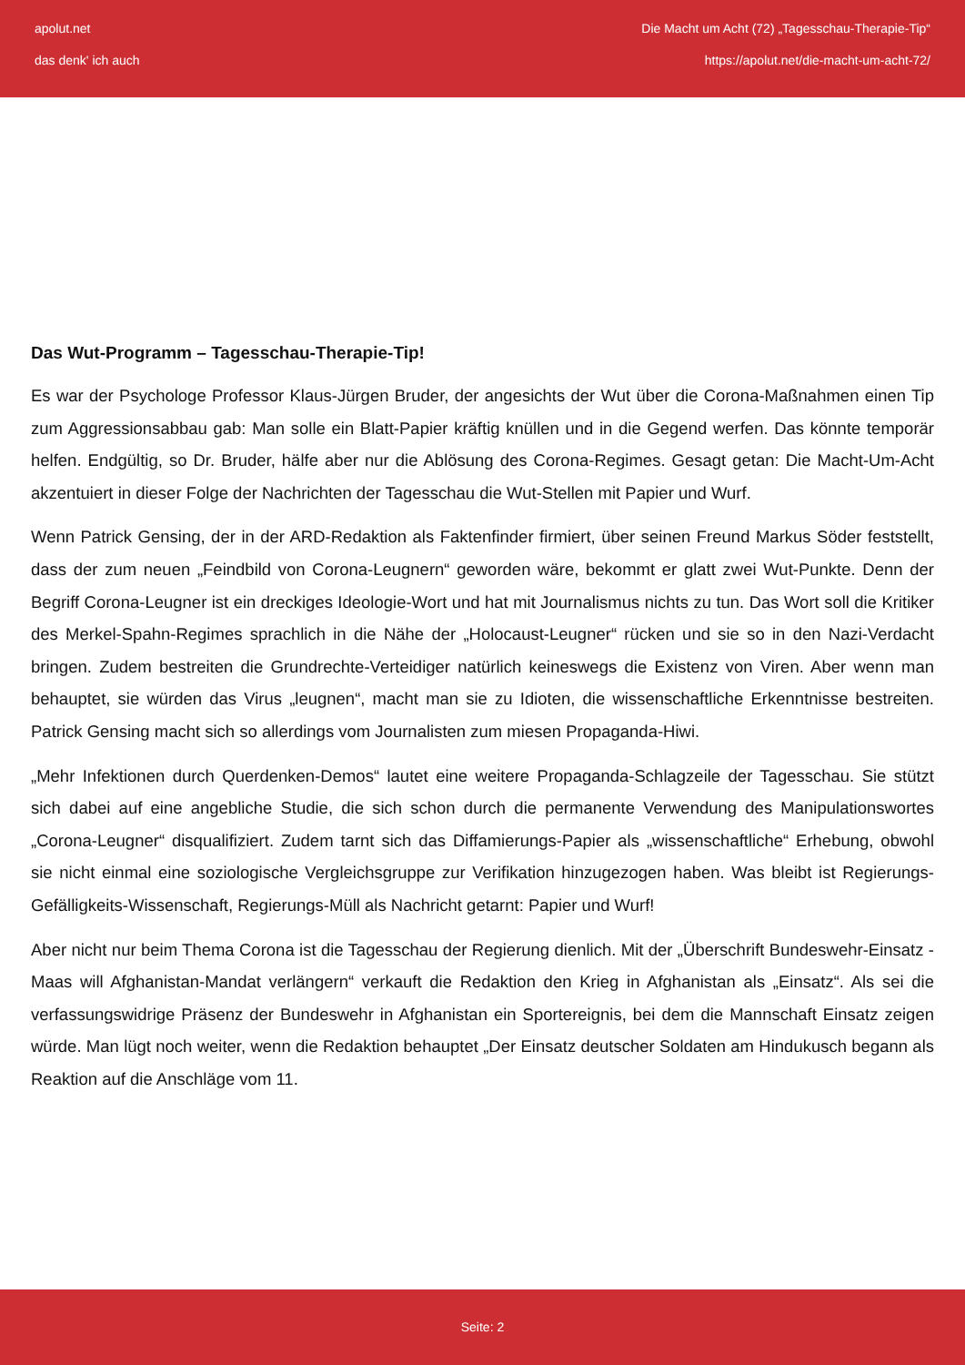apolut.net
das denk' ich auch
Die Macht um Acht (72) „Tagesschau-Therapie-Tip“
https://apolut.net/die-macht-um-acht-72/
Das Wut-Programm – Tagesschau-Therapie-Tip!
Es war der Psychologe Professor Klaus-Jürgen Bruder, der angesichts der Wut über die Corona-Maßnahmen einen Tip zum Aggressionsabbau gab: Man solle ein Blatt-Papier kräftig knüllen und in die Gegend werfen. Das könnte temporär helfen. Endgültig, so Dr. Bruder, hälfe aber nur die Ablösung des Corona-Regimes. Gesagt getan: Die Macht-Um-Acht akzentuiert in dieser Folge der Nachrichten der Tagesschau die Wut-Stellen mit Papier und Wurf.
Wenn Patrick Gensing, der in der ARD-Redaktion als Faktenfinder firmiert, über seinen Freund Markus Söder feststellt, dass der zum neuen „Feindbild von Corona-Leugnern“ geworden wäre, bekommt er glatt zwei Wut-Punkte. Denn der Begriff Corona-Leugner ist ein dreckiges Ideologie-Wort und hat mit Journalismus nichts zu tun. Das Wort soll die Kritiker des Merkel-Spahn-Regimes sprachlich in die Nähe der „Holocaust-Leugner“ rücken und sie so in den Nazi-Verdacht bringen. Zudem bestreiten die Grundrechte-Verteidiger natürlich keineswegs die Existenz von Viren. Aber wenn man behauptet, sie würden das Virus „leugnen“, macht man sie zu Idioten, die wissenschaftliche Erkenntnisse bestreiten. Patrick Gensing macht sich so allerdings vom Journalisten zum miesen Propaganda-Hiwi.
„Mehr Infektionen durch Querdenken-Demos“ lautet eine weitere Propaganda-Schlagzeile der Tagesschau. Sie stützt sich dabei auf eine angebliche Studie, die sich schon durch die permanente Verwendung des Manipulationswortes „Corona-Leugner“ disqualifiziert. Zudem tarnt sich das Diffamierungs-Papier als „wissenschaftliche“ Erhebung, obwohl sie nicht einmal eine soziologische Vergleichsgruppe zur Verifikation hinzugezogen haben. Was bleibt ist Regierungs-Gefälligkeits-Wissenschaft, Regierungs-Müll als Nachricht getarnt: Papier und Wurf!
Aber nicht nur beim Thema Corona ist die Tagesschau der Regierung dienlich. Mit der „Überschrift Bundeswehr-Einsatz - Maas will Afghanistan-Mandat verlängern“ verkauft die Redaktion den Krieg in Afghanistan als „Einsatz“. Als sei die verfassungswidrige Präsenz der Bundeswehr in Afghanistan ein Sportereignis, bei dem die Mannschaft Einsatz zeigen würde. Man lügt noch weiter, wenn die Redaktion behauptet „Der Einsatz deutscher Soldaten am Hindukusch begann als Reaktion auf die Anschläge vom 11.
Seite: 2